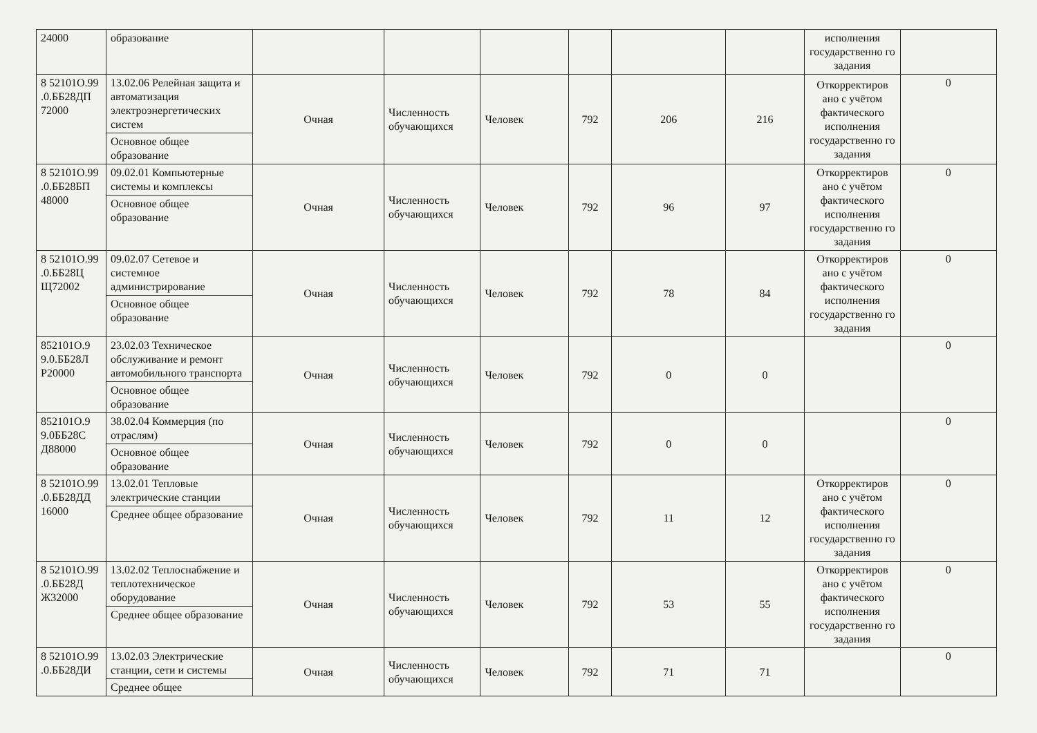| 24000 | образование | | | | | | | исполнения государственно го задания | |
| 8 52101О.99 .0.ББ28ДП 72000 | 13.02.06 Релейная защита и автоматизация электроэнергетических систем | Очная | Численность обучающихся | Человек | 792 | 206 | 216 | Откорректиров ано с учётом фактического исполнения государственно го задания | 0 |
| | Основное общее образование | | | | | | | | |
| 8 52101О.99 .0.ББ28БП 48000 | 09.02.01 Компьютерные системы и комплексы | Очная | Численность обучающихся | Человек | 792 | 96 | 97 | Откорректиров ано с учётом фактического исполнения государственно го задания | 0 |
| | Основное общее образование | | | | | | | | |
| 8 52101О.99 .0.ББ28Ц Щ72002 | 09.02.07 Сетевое и системное администрирование | Очная | Численность обучающихся | Человек | 792 | 78 | 84 | Откорректиров ано с учётом фактического исполнения государственно го задания | 0 |
| | Основное общее образование | | | | | | | | |
| 852101О.9 9.0.ББ28Л Р20000 | 23.02.03 Техническое обслуживание и ремонт автомобильного транспорта | Очная | Численность обучающихся | Человек | 792 | 0 | 0 | | 0 |
| | Основное общее образование | | | | | | | | |
| 852101О.9 9.0ББ28С Д88000 | 38.02.04 Коммерция (по отраслям) | Очная | Численность обучающихся | Человек | 792 | 0 | 0 | | 0 |
| | Основное общее образование | | | | | | | | |
| 8 52101О.99 .0.ББ28ДД 16000 | 13.02.01 Тепловые электрические станции | Очная | Численность обучающихся | Человек | 792 | 11 | 12 | Откорректиров ано с учётом фактического исполнения государственно го задания | 0 |
| | Среднее общее образование | | | | | | | | |
| 8 52101О.99 .0.ББ28Д Ж32000 | 13.02.02 Теплоснабжение и теплотехническое оборудование | Очная | Численность обучающихся | Человек | 792 | 53 | 55 | Откорректиров ано с учётом фактического исполнения государственно го задания | 0 |
| | Среднее общее образование | | | | | | | | |
| 8 52101О.99 .0.ББ28ДИ | 13.02.03 Электрические станции, сети и системы | Очная | Численность обучающихся | Человек | 792 | 71 | 71 | | 0 |
| | Среднее общее | | | | | | | | |